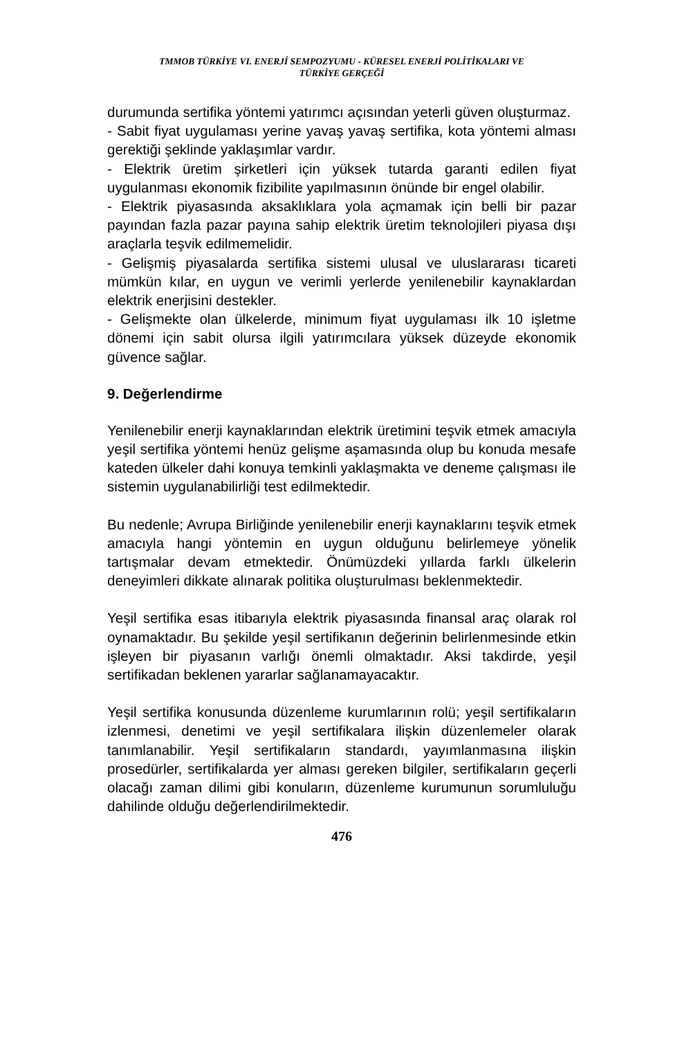TMMOB TÜRKİYE VI. ENERJİ SEMPOZYUMU - KÜRESEL ENERJİ POLİTİKALARI VE
TÜRKİYE GERÇEĞİ
durumunda sertifika yöntemi yatırımcı açısından yeterli güven oluşturmaz.
- Sabit fiyat uygulaması yerine yavaş yavaş sertifika, kota yöntemi alması gerektiği şeklinde yaklaşımlar vardır.
- Elektrik üretim şirketleri için yüksek tutarda garanti edilen fiyat uygulanması ekonomik fizibilite yapılmasının önünde bir engel olabilir.
- Elektrik piyasasında aksaklıklara yola açmamak için belli bir pazar payından fazla pazar payına sahip elektrik üretim teknolojileri piyasa dışı araçlarla teşvik edilmemelidir.
- Gelişmiş piyasalarda sertifika sistemi ulusal ve uluslararası ticareti mümkün kılar, en uygun ve verimli yerlerde yenilenebilir kaynaklardan elektrik enerjisini destekler.
- Gelişmekte olan ülkelerde, minimum fiyat uygulaması ilk 10 işletme dönemi için sabit olursa ilgili yatırımcılara yüksek düzeyde ekonomik güvence sağlar.
9. Değerlendirme
Yenilenebilir enerji kaynaklarından elektrik üretimini teşvik etmek amacıyla yeşil sertifika yöntemi henüz gelişme aşamasında olup bu konuda mesafe kateden ülkeler dahi konuya temkinli yaklaşmakta ve deneme çalışması ile sistemin uygulanabilirliği test edilmektedir.
Bu nedenle; Avrupa Birliğinde yenilenebilir enerji kaynaklarını teşvik etmek amacıyla hangi yöntemin en uygun olduğunu belirlemeye yönelik tartışmalar devam etmektedir. Önümüzdeki yıllarda farklı ülkelerin deneyimleri dikkate alınarak politika oluşturulması beklenmektedir.
Yeşil sertifika esas itibarıyla elektrik piyasasında finansal araç olarak rol oynamaktadır. Bu şekilde yeşil sertifikanın değerinin belirlenmesinde etkin işleyen bir piyasanın varlığı önemli olmaktadır. Aksi takdirde, yeşil sertifikadan beklenen yararlar sağlanamayacaktır.
Yeşil sertifika konusunda düzenleme kurumlarının rolü; yeşil sertifikaların izlenmesi, denetimi ve yeşil sertifikalara ilişkin düzenlemeler olarak tanımlanabilir. Yeşil sertifikaların standardı, yayımlanmasına ilişkin prosedürler, sertifikalarda yer alması gereken bilgiler, sertifikaların geçerli olacağı zaman dilimi gibi konuların, düzenleme kurumunun sorumluluğu dahilinde olduğu değerlendirilmektedir.
476